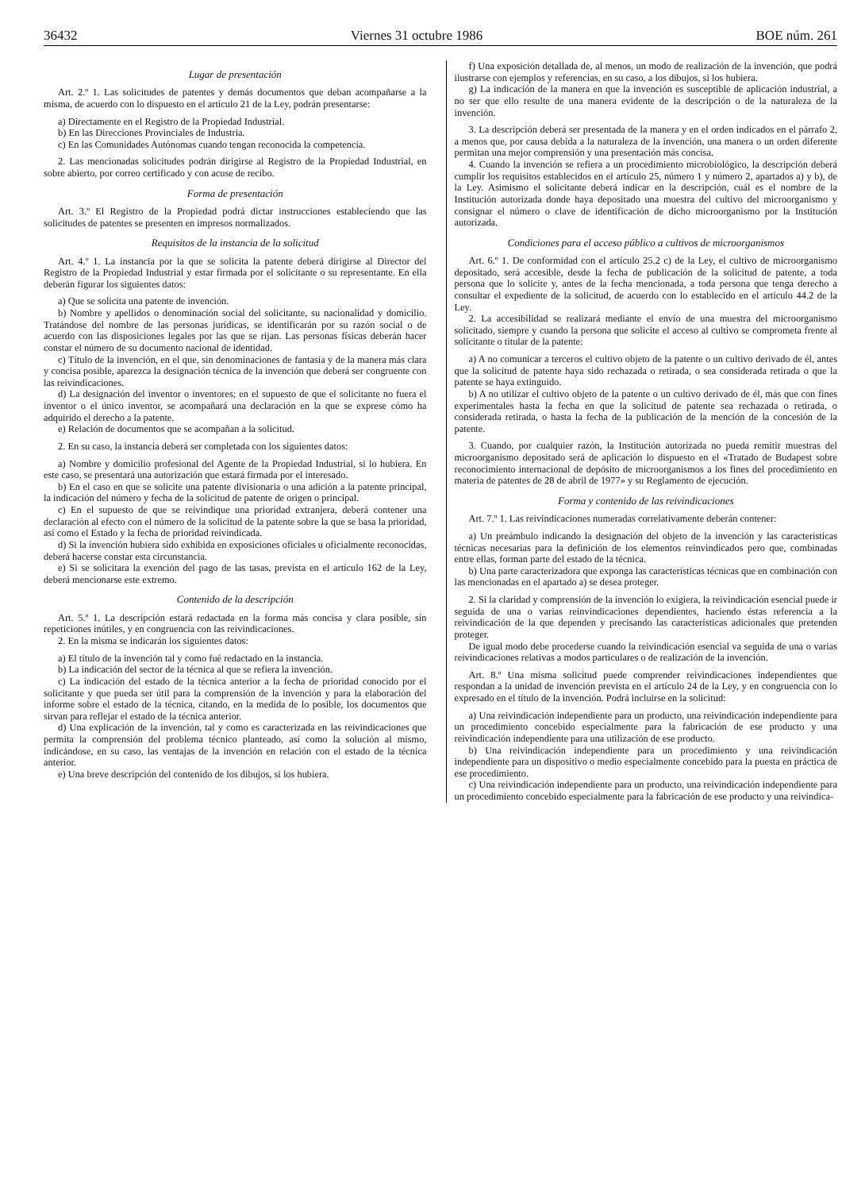36432 Viernes 31 octubre 1986 BOE núm. 261
Lugar de presentación
Art. 2.º 1. Las solicitudes de patentes y demás documentos que deban acompañarse a la misma, de acuerdo con lo dispuesto en el artículo 21 de la Ley, podrán presentarse:
a) Directamente en el Registro de la Propiedad Industrial.
b) En las Direcciones Provinciales de Industria.
c) En las Comunidades Autónomas cuando tengan reconocida la competencia.
2. Las mencionadas solicitudes podrán dirigirse al Registro de la Propiedad Industrial, en sobre abierto, por correo certificado y con acuse de recibo.
Forma de presentación
Art. 3.º El Registro de la Propiedad podrá dictar instrucciones estableciendo que las solicitudes de patentes se presenten en impresos normalizados.
Requisitos de la instancia de la solicitud
Art. 4.º 1. La instancia por la que se solicita la patente deberá dirigirse al Director del Registro de la Propiedad Industrial y estar firmada por el solicitante o su representante. En ella deberán figurar los siguientes datos:
a) Que se solicita una patente de invención.
b) Nombre y apellidos o denominación social del solicitante, su nacionalidad y domicilio. Tratándose del nombre de las personas jurídicas, se identificarán por su razón social o de acuerdo con las disposiciones legales por las que se rijan. Las personas físicas deberán hacer constar el número de su documento nacional de identidad.
c) Título de la invención, en el que, sin denominaciones de fantasía y de la manera más clara y concisa posible, aparezca la designación técnica de la invención que deberá ser congruente con las reivindicaciones.
d) La designación del inventor o inventores; en el supuesto de que el solicitante no fuera el inventor o el único inventor, se acompañará una declaración en la que se exprese cómo ha adquirido el derecho a la patente.
e) Relación de documentos que se acompañan a la solicitud.
2. En su caso, la instancia deberá ser completada con los siguientes datos:
a) Nombre y domicilio profesional del Agente de la Propiedad Industrial, si lo hubiera. En este caso, se presentará una autorización que estará firmada por el interesado.
b) En el caso en que se solicite una patente divisionaria o una adición a la patente principal, la indicación del número y fecha de la solicitud de patente de origen o principal.
c) En el supuesto de que se reivindique una prioridad extranjera, deberá contener una declaración al efecto con el número de la solicitud de la patente sobre la que se basa la prioridad, así como el Estado y la fecha de prioridad reivindicada.
d) Si la invención hubiera sido exhibida en exposiciones oficiales u oficialmente reconocidas, deberá hacerse constar esta circunstancia.
e) Si se solicitara la exención del pago de las tasas, prevista en el artículo 162 de la Ley, deberá mencionarse este extremo.
Contenido de la descripción
Art. 5.º 1. La descripción estará redactada en la forma más concisa y clara posible, sin repeticiones inútiles, y en congruencia con las reivindicaciones.
2. En la misma se indicarán los siguientes datos:
a) El título de la invención tal y como fué redactado en la instancia.
b) La indicación del sector de la técnica al que se refiera la invención.
c) La indicación del estado de la técnica anterior a la fecha de prioridad conocido por el solicitante y que pueda ser útil para la comprensión de la invención y para la elaboración del informe sobre el estado de la técnica, citando, en la medida de lo posible, los documentos que sirvan para reflejar el estado de la técnica anterior.
d) Una explicación de la invención, tal y como es caracterizada en las reivindicaciones que permita la comprensión del problema técnico planteado, así como la solución al mismo, indicándose, en su caso, las ventajas de la invención en relación con el estado de la técnica anterior.
e) Una breve descripción del contenido de los dibujos, si los hubiera.
f) Una exposición detallada de, al menos, un modo de realización de la invención, que podrá ilustrarse con ejemplos y referencias, en su caso, a los dibujos, si los hubiera.
g) La indicación de la manera en que la invención es susceptible de aplicación industrial, a no ser que ello resulte de una manera evidente de la descripción o de la naturaleza de la invención.
3. La descripción deberá ser presentada de la manera y en el orden indicados en el párrafo 2, a menos que, por causa debida a la naturaleza de la invención, una manera o un orden diferente permitan una mejor comprensión y una presentación más concisa.
4. Cuando la invención se refiera a un procedimiento microbiológico, la descripción deberá cumplir los requisitos establecidos en el artículo 25, número 1 y número 2, apartados a) y b), de la Ley. Asimismo el solicitante deberá indicar en la descripción, cuál es el nombre de la Institución autorizada donde haya depositado una muestra del cultivo del microorganismo y consignar el número o clave de identificación de dicho microorganismo por la Institución autorizada.
Condiciones para el acceso público a cultivos de microorganismos
Art. 6.º 1. De conformidad con el artículo 25.2 c) de la Ley, el cultivo de microorganismo depositado, será accesible, desde la fecha de publicación de la solicitud de patente, a toda persona que lo solicite y, antes de la fecha mencionada, a toda persona que tenga derecho a consultar el expediente de la solicitud, de acuerdo con lo establecido en el artículo 44.2 de la Ley.
2. La accesibilidad se realizará mediante el envío de una muestra del microorganismo solicitado, siempre y cuando la persona que solicite el acceso al cultivo se comprometa frente al solicitante o titular de la patente:
a) A no comunicar a terceros el cultivo objeto de la patente o un cultivo derivado de él, antes que la solicitud de patente haya sido rechazada o retirada, o sea considerada retirada o que la patente se haya extinguido.
b) A no utilizar el cultivo objeto de la patente o un cultivo derivado de él, más que con fines experimentales hasta la fecha en que la solicitud de patente sea rechazada o retirada, o considerada retirada, o hasta la fecha de la publicación de la mención de la concesión de la patente.
3. Cuando, por cualquier razón, la Institución autorizada no pueda remitir muestras del microorganismo depositado será de aplicación lo dispuesto en el «Tratado de Budapest sobre reconocimiento internacional de depósito de microorganismos a los fines del procedimiento en materia de patentes de 28 de abril de 1977» y su Reglamento de ejecución.
Forma y contenido de las reivindicaciones
Art. 7.º 1. Las reivindicaciones numeradas correlativamente deberán contener:
a) Un preámbulo indicando la designación del objeto de la invención y las características técnicas necesarias para la definición de los elementos reinvindicados pero que, combinadas entre ellas, forman parte del estado de la técnica.
b) Una parte caracterizadora que exponga las características técnicas que en combinación con las mencionadas en el apartado a) se desea proteger.
2. Si la claridad y comprensión de la invención lo exigiera, la reivindicación esencial puede ir seguida de una o varias reinvindicaciones dependientes, haciendo éstas referencia a la reivindicación de la que dependen y precisando las características adicionales que pretenden proteger.
De igual modo debe procederse cuando la reivindicación esencial va seguida de una o varias reivindicaciones relativas a modos particulares o de realización de la invención.
Art. 8.º Una misma solicitud puede comprender reivindicaciones independientes que respondan a la unidad de invención prevista en el artículo 24 de la Ley, y en congruencia con lo expresado en el título de la invención. Podrá incluirse en la solicitud:
a) Una reivindicación independiente para un producto, una reivindicación independiente para un procedimiento concebido especialmente para la fabricación de ese producto y una reivindicación independiente para una utilización de ese producto.
b) Una reivindicación independiente para un procedimiento y una reivindicación independiente para un dispositivo o medio especialmente concebido para la puesta en práctica de ese procedimiento.
c) Una reivindicación independiente para un producto, una reivindicación independiente para un procedimiento concebido especialmente para la fabricación de ese producto y una reivindica-